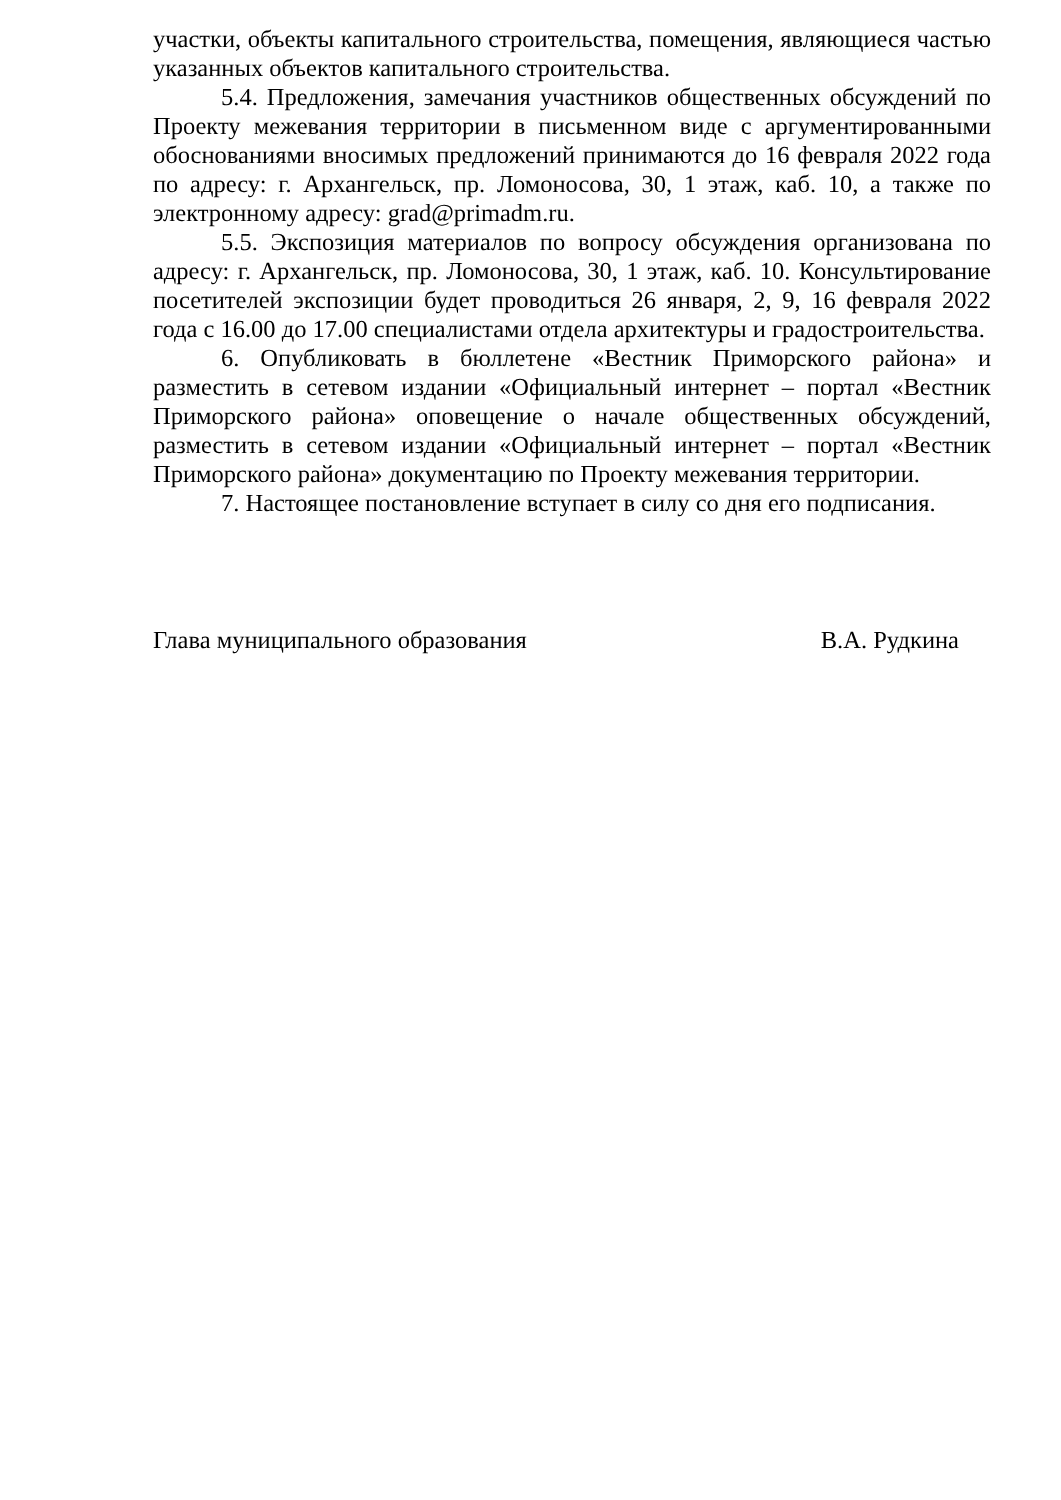участки, объекты капитального строительства, помещения, являющиеся частью указанных объектов капитального строительства.
5.4. Предложения, замечания участников общественных обсуждений по Проекту межевания территории в письменном виде с аргументированными обоснованиями вносимых предложений принимаются до 16 февраля 2022 года по адресу: г. Архангельск, пр. Ломоносова, 30, 1 этаж, каб. 10, а также по электронному адресу: grad@primadm.ru.
5.5. Экспозиция материалов по вопросу обсуждения организована по адресу: г. Архангельск, пр. Ломоносова, 30, 1 этаж, каб. 10. Консультирование посетителей экспозиции будет проводиться 26 января, 2, 9, 16 февраля 2022 года с 16.00 до 17.00 специалистами отдела архитектуры и градостроительства.
6. Опубликовать в бюллетене «Вестник Приморского района» и разместить в сетевом издании «Официальный интернет – портал «Вестник Приморского района» оповещение о начале общественных обсуждений, разместить в сетевом издании «Официальный интернет – портал «Вестник Приморского района» документацию по Проекту межевания территории.
7. Настоящее постановление вступает в силу со дня его подписания.
Глава муниципального образования В.А. Рудкина